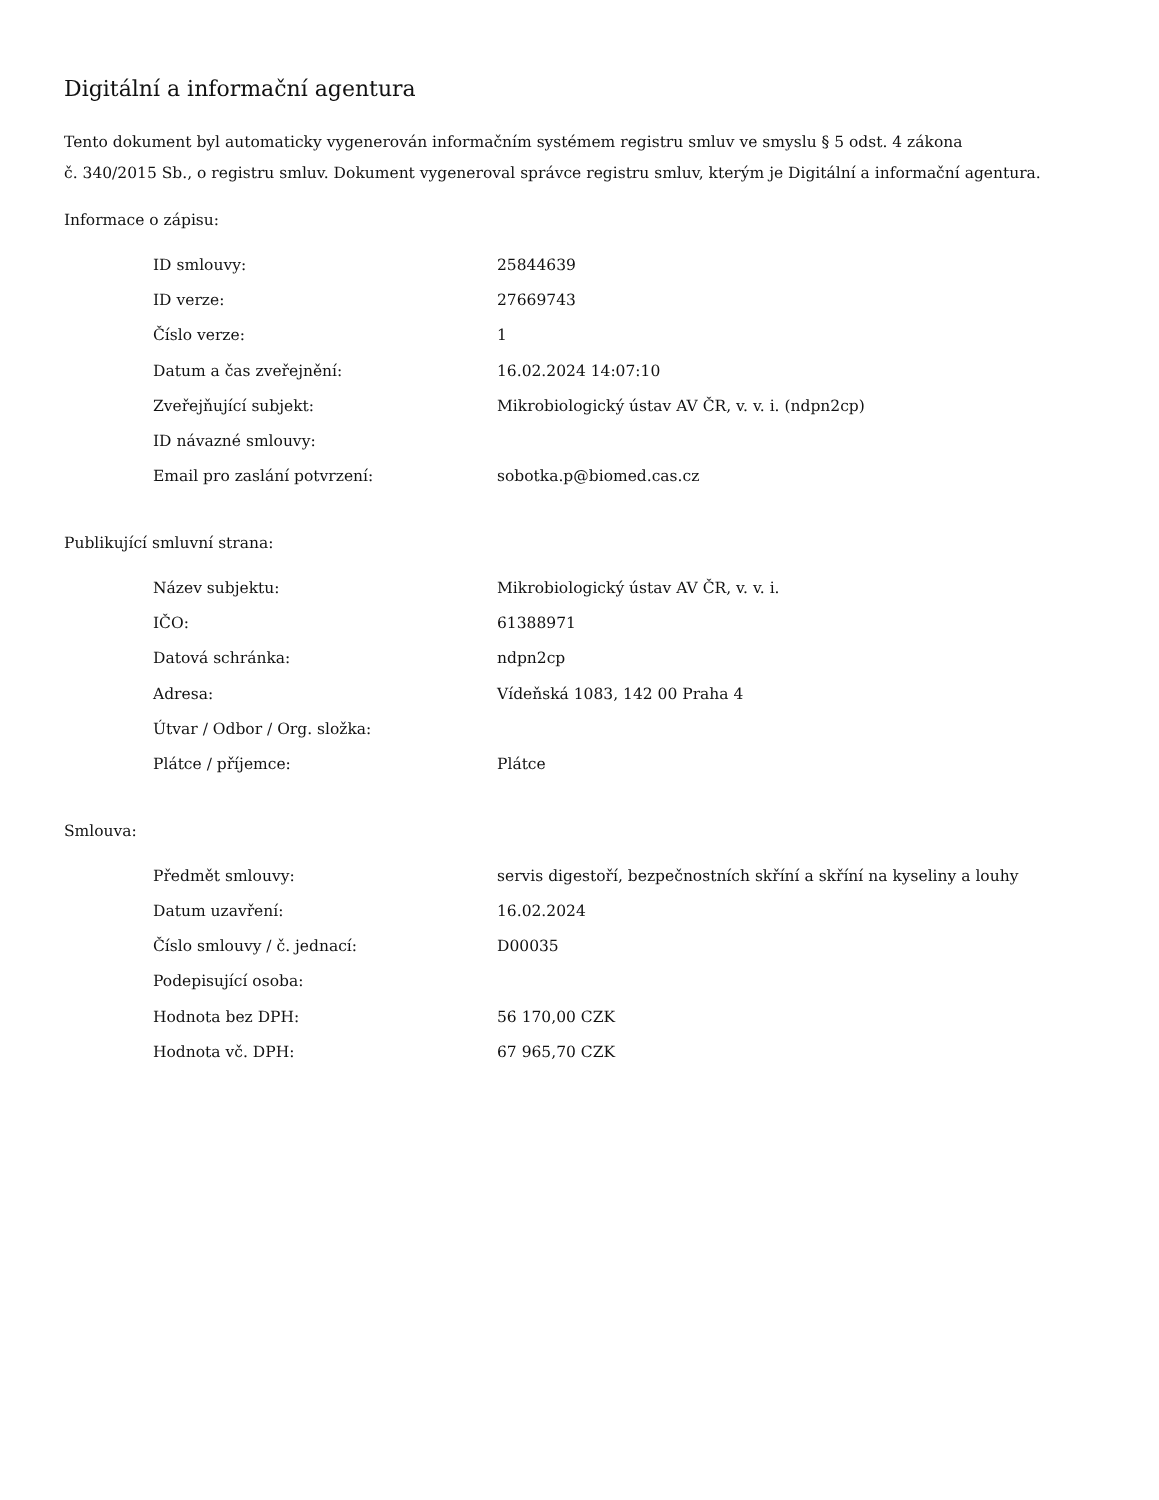Digitální a informační agentura
Tento dokument byl automaticky vygenerován informačním systémem registru smluv ve smyslu § 5 odst. 4 zákona
č. 340/2015 Sb., o registru smluv. Dokument vygeneroval správce registru smluv, kterým je Digitální a informační agentura.
Informace o zápisu:
| ID smlouvy: | 25844639 |
| ID verze: | 27669743 |
| Číslo verze: | 1 |
| Datum a čas zveřejnění: | 16.02.2024 14:07:10 |
| Zveřejňující subjekt: | Mikrobiologický ústav AV ČR, v. v. i. (ndpn2cp) |
| ID návazné smlouvy: | |
| Email pro zaslání potvrzení: | sobotka.p@biomed.cas.cz |
Publikující smluvní strana:
| Název subjektu: | Mikrobiologický ústav AV ČR, v. v. i. |
| IČO: | 61388971 |
| Datová schránka: | ndpn2cp |
| Adresa: | Vídeňská 1083, 142 00 Praha 4 |
| Útvar / Odbor / Org. složka: | |
| Plátce / příjemce: | Plátce |
Smlouva:
| Předmět smlouvy: | servis digestoří, bezpečnostních skříní a skříní na kyseliny a louhy |
| Datum uzavření: | 16.02.2024 |
| Číslo smlouvy / č. jednací: | D00035 |
| Podepisující osoba: | |
| Hodnota bez DPH: | 56 170,00 CZK |
| Hodnota vč. DPH: | 67 965,70 CZK |